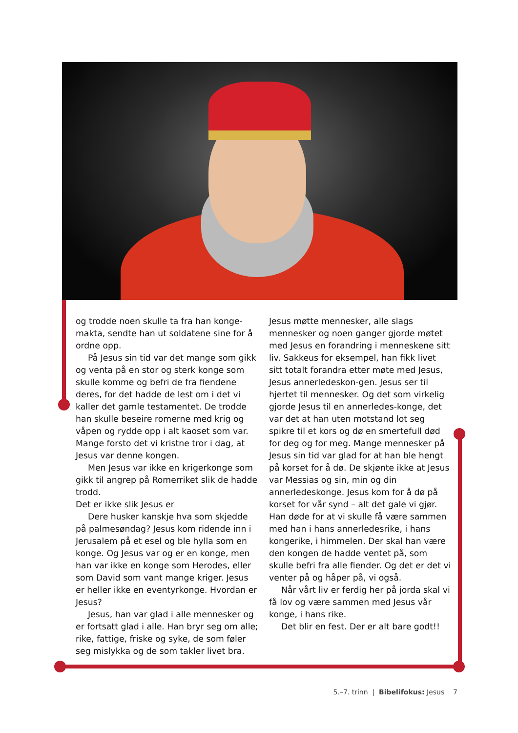og trodde noen skulle ta fra han konge-makta, sendte han ut soldatene sine for å ordne opp.
På Jesus sin tid var det mange som gikk og venta på en stor og sterk konge som skulle komme og befri de fra fiendene deres, for det hadde de lest om i det vi kaller det gamle testamentet. De trodde han skulle beseire romerne med krig og våpen og rydde opp i alt kaoset som var. Mange forsto det vi kristne tror i dag, at Jesus var denne kongen.
Men Jesus var ikke en krigerkonge som gikk til angrep på Romerriket slik de hadde trodd.
Det er ikke slik Jesus er
Dere husker kanskje hva som skjedde på palmesøndag? Jesus kom ridende inn i Jerusalem på et esel og ble hylla som en konge. Og Jesus var og er en konge, men han var ikke en konge som Herodes, eller som David som vant mange kriger. Jesus er heller ikke en eventyrkonge. Hvordan er Jesus?
Jesus, han var glad i alle mennesker og er fortsatt glad i alle. Han bryr seg om alle; rike, fattige, friske og syke, de som føler seg mislykka og de som takler livet bra.
Jesus møtte mennesker, alle slags mennesker og noen ganger gjorde møtet med Jesus en forandring i menneskene sitt liv. Sakkeus for eksempel, han fikk livet sitt totalt forandra etter møte med Jesus, Jesus annerledeskon-gen. Jesus ser til hjertet til mennesker. Og det som virkelig gjorde Jesus til en annerledes-konge, det var det at han uten motstand lot seg spikre til et kors og dø en smertefull død for deg og for meg. Mange mennesker på Jesus sin tid var glad for at han ble hengt på korset for å dø. De skjønte ikke at Jesus var Messias og sin, min og din annerledeskonge. Jesus kom for å dø på korset for vår synd – alt det gale vi gjør. Han døde for at vi skulle få være sammen med han i hans annerledesrike, i hans kongerike, i himmelen. Der skal han være den kongen de hadde ventet på, som skulle befri fra alle fiender. Og det er det vi venter på og håper på, vi også.
Når vårt liv er ferdig her på jorda skal vi få lov og være sammen med Jesus vår konge, i hans rike.
Det blir en fest. Der er alt bare godt!!
5.–7. trinn | Bibelifokus: Jesus 7